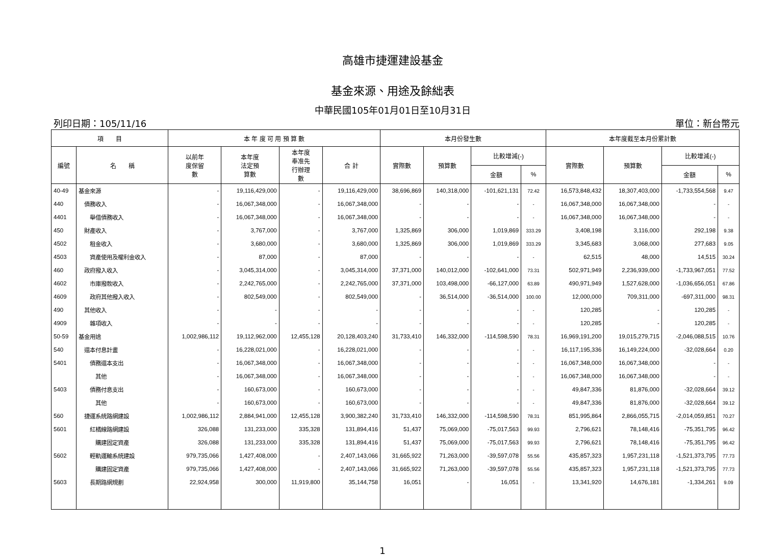高雄市捷運建設基金
基金來源、用途及餘絀表
中華民國105年01月01日至10月31日
列印日期：105/11/16 單位：新台幣元
| 項 目 | | 本 年 度 可 用 預 算 數 | | | | 本月份發生數 | | | | 本年度截至本月份累計數 | | | |
| --- | --- | --- | --- | --- | --- | --- | --- | --- | --- | --- | --- | --- | --- |
| 編號 | 名 稱 | 以前年 度保留 數 | 本年度 法定預 算數 | 本年度 奉准先 行辦理 數 | 合 計 | 實際數 | 預算數 | 比較增減(-) | | 實際數 | 預算數 | 比較增減(-) | |
| | | | | | | | | 金額 | % | | | 金額 | % |
| 40-49 | 基金來源 | - | 19,116,429,000 | - | 19,116,429,000 | 38,696,869 | 140,318,000 | -101,621,131 | 72.42 | 16,573,848,432 | 18,307,403,000 | -1,733,554,568 | 9.47 |
| 440 | 債務收入 | - | 16,067,348,000 | - | 16,067,348,000 | - | - | - | - | 16,067,348,000 | 16,067,348,000 | - | - |
| 4401 | 舉借債務收入 | - | 16,067,348,000 | - | 16,067,348,000 | - | - | - | - | 16,067,348,000 | 16,067,348,000 | - | - |
| 450 | 財產收入 | - | 3,767,000 | - | 3,767,000 | 1,325,869 | 306,000 | 1,019,869 | 333.29 | 3,408,198 | 3,116,000 | 292,198 | 9.38 |
| 4502 | 租金收入 | - | 3,680,000 | - | 3,680,000 | 1,325,869 | 306,000 | 1,019,869 | 333.29 | 3,345,683 | 3,068,000 | 277,683 | 9.05 |
| 4503 | 資產使用及權利金收入 | - | 87,000 | - | 87,000 | - | - | - | - | 62,515 | 48,000 | 14,515 | 30.24 |
| 460 | 政府撥入收入 | - | 3,045,314,000 | - | 3,045,314,000 | 37,371,000 | 140,012,000 | -102,641,000 | 73.31 | 502,971,949 | 2,236,939,000 | -1,733,967,051 | 77.52 |
| 4602 | 市庫撥款收入 | - | 2,242,765,000 | - | 2,242,765,000 | 37,371,000 | 103,498,000 | -66,127,000 | 63.89 | 490,971,949 | 1,527,628,000 | -1,036,656,051 | 67.86 |
| 4609 | 政府其他撥入收入 | - | 802,549,000 | - | 802,549,000 | - | 36,514,000 | -36,514,000 | 100.00 | 12,000,000 | 709,311,000 | -697,311,000 | 98.31 |
| 490 | 其他收入 | - | - | - | - | - | - | - | - | 120,285 | - | 120,285 | - |
| 4909 | 雜項收入 | - | - | - | - | - | - | - | - | 120,285 | - | 120,285 | - |
| 50-59 | 基金用途 | 1,002,986,112 | 19,112,962,000 | 12,455,128 | 20,128,403,240 | 31,733,410 | 146,332,000 | -114,598,590 | 78.31 | 16,969,191,200 | 19,015,279,715 | -2,046,088,515 | 10.76 |
| 540 | 還本付息計畫 | - | 16,228,021,000 | - | 16,228,021,000 | - | - | - | - | 16,117,195,336 | 16,149,224,000 | -32,028,664 | 0.20 |
| 5401 | 債務還本支出 | - | 16,067,348,000 | - | 16,067,348,000 | - | - | - | - | 16,067,348,000 | 16,067,348,000 | - | - |
| | 其他 | - | 16,067,348,000 | - | 16,067,348,000 | - | - | - | - | 16,067,348,000 | 16,067,348,000 | - | - |
| 5403 | 債務付息支出 | - | 160,673,000 | - | 160,673,000 | - | - | - | - | 49,847,336 | 81,876,000 | -32,028,664 | 39.12 |
| | 其他 | - | 160,673,000 | - | 160,673,000 | - | - | - | - | 49,847,336 | 81,876,000 | -32,028,664 | 39.12 |
| 560 | 捷運系統路網建設 | 1,002,986,112 | 2,884,941,000 | 12,455,128 | 3,900,382,240 | 31,733,410 | 146,332,000 | -114,598,590 | 78.31 | 851,995,864 | 2,866,055,715 | -2,014,059,851 | 70.27 |
| 5601 | 紅橘線路網建設 | 326,088 | 131,233,000 | 335,328 | 131,894,416 | 51,437 | 75,069,000 | -75,017,563 | 99.93 | 2,796,621 | 78,148,416 | -75,351,795 | 96.42 |
| | 購建固定資產 | 326,088 | 131,233,000 | 335,328 | 131,894,416 | 51,437 | 75,069,000 | -75,017,563 | 99.93 | 2,796,621 | 78,148,416 | -75,351,795 | 96.42 |
| 5602 | 輕軌運輸系統建設 | 979,735,066 | 1,427,408,000 | - | 2,407,143,066 | 31,665,922 | 71,263,000 | -39,597,078 | 55.56 | 435,857,323 | 1,957,231,118 | -1,521,373,795 | 77.73 |
| | 購建固定資產 | 979,735,066 | 1,427,408,000 | - | 2,407,143,066 | 31,665,922 | 71,263,000 | -39,597,078 | 55.56 | 435,857,323 | 1,957,231,118 | -1,521,373,795 | 77.73 |
| 5603 | 長期路網規劃 | 22,924,958 | 300,000 | 11,919,800 | 35,144,758 | 16,051 | - | 16,051 | - | 13,341,920 | 14,676,181 | -1,334,261 | 9.09 |
1